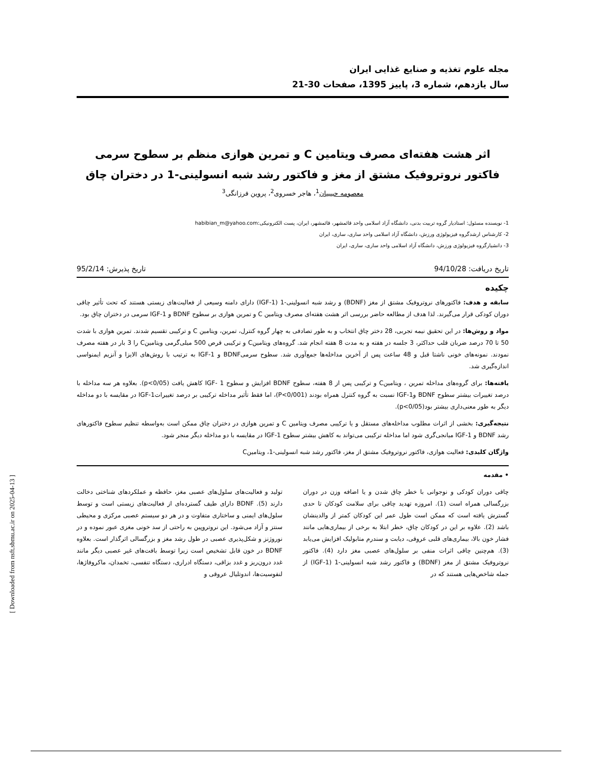[ Downloaded from nsft.sbmu.ac.ir on 2025-04-13 ]
مجله علوم تغذیه و صنایع غذایی ایران
سال یازدهم، شماره 3، پاییز 1395، صفحات 30-21
اثر هشت هفته‌ای مصرف ویتامین C و تمرین هوازی منظم بر سطوح سرمی فاکتور نروتروفیک مشتق از مغز و فاکتور رشد شبه انسولینی-1 در دختران چاق
معصومه حبیبیان<sup>1</sup>، هاجر خسروی<sup>2</sup>، پروین فرزانگی<sup>3</sup>
1- نویسنده مسئول: استادیار گروه تربیت بدنی، دانشگاه آزاد اسلامی واحد قائمشهر، قائمشهر، ایران، پست الکترونیکی:habibian_m@yahoo.com
2- کارشناس ارشدگروه فیزیولوژی ورزش، دانشگاه آزاد اسلامی واحد ساری، ساری، ایران
3- دانشیارگروه فیزیولوژی ورزش، دانشگاه آزاد اسلامی واحد ساری، ساری، ایران
تاریخ دریافت: 94/10/28 تاریخ پذیرش: 95/2/14
چکیده
سابقه و هدف: فاکتورهای نروتروفیک مشتق از مغز (BDNF) و رشد شبه انسولینی-1 (IGF-1) دارای دامنه وسیعی از فعالیت‌های زیستی هستند که تحت تأثیر چاقی دوران کودکی قرار می‌گیرند. لذا هدف از مطالعه حاضر بررسی اثر هشت هفته‌ای مصرف ویتامین C و تمرین هوازی بر سطوح BDNF و IGF-1 سرمی در دختران چاق بود.
مواد و روش‌ها: در این تحقیق نیمه تجربی، 28 دختر چاق انتخاب و به طور تصادفی به چهار گروه کنترل، تمرین، ویتامین C و ترکیبی تقسیم شدند. تمرین هوازی با شدت 50 تا 70 درصد ضربان قلب حداکثر، 3 جلسه در هفته و به مدت 8 هفته انجام شد. گروه‌های ویتامینC و ترکیبی قرص 500 میلی‌گرمی ویتامینC را 3 بار در هفته مصرف نمودند. نمونه‌های خونی ناشتا قبل و 48 ساعت پس از آخرین مداخله‌ها جمع‌آوری شد. سطوح سرمیBDNF و IGF-1 به ترتیب با روش‌های الایزا و آنزیم ایمنواسی اندازه‌گیری شد.
یافته‌ها: برای گروه‌های مداخله تمرین ، ویتامینC و ترکیبی پس از 8 هفته، سطوح BDNF افزایش و سطوح IGF- 1 کاهش یافت (p<0/05). بعلاوه هر سه مداخله با درصد تغییرات بیشتر سطوح BDNF وIGF-1 نسبت به گروه کنترل همراه بودند (P<0/001)، اما فقط تأثیر مداخله ترکیبی بر درصد تغییراتIGF-1 در مقایسه با دو مداخله دیگر به طور معنی‌داری بیشتر بود(p<0/05).
نتیجه‌گیری: بخشی از اثرات مطلوب مداخله‌های مستقل و یا ترکیبی مصرف ویتامین C و تمرین هوازی در دختران چاق ممکن است به‌واسطه تنظیم سطوح فاکتورهای رشد BDNF و IGF-1 میانجی‌گری شود اما مداخله ترکیبی می‌تواند به کاهش بیشتر سطوح IGF-1 در مقایسه با دو مداخله دیگر منجر شود.
واژگان کلیدی: فعالیت هوازی، فاکتور نروتروفیک مشتق از مغز، فاکتور رشد شبه انسولینی-1، ویتامینC
• مقدمه
چاقی دوران کودکی و نوجوانی با خطر چاق شدن و یا اضافه وزن در دوران بزرگسالی همراه است (1). امروزه تهدید چاقی برای سلامت کودکان تا حدی گسترش یافته است که ممکن است طول عمر این کودکان کمتر از والدینشان باشد (2). علاوه بر این در کودکان چاق، خطر ابتلا به برخی از بیماری‌هایی مانند فشار خون بالا، بیماری‌های قلبی عروقی، دیابت و سندرم متابولیک افزایش می‌یابد (3). هم‌چنین چاقی اثرات منفی بر سلول‌های عصبی مغز دارد (4). فاکتور نروتروفیک مشتق از مغز (BDNF) و فاکتور رشد شبه انسولینی-1 (IGF-1) از جمله شاخص‌هایی هستند که در
تولید و فعالیت‌های سلول‌های عصبی مغز، حافظه و عملکردهای شناختی دخالت دارند (5). BDNF دارای طیف گسترده‌ای از فعالیت‌های زیستی است و توسط سلول‌های ایمنی و ساختاری متفاوت و در هر دو سیستم عصبی مرکزی و محیطی سنتز و آزاد می‌شود. این نروتروپین به راحتی از سد خونی مغزی عبور نموده و در نوروژنز و شکل‌پذیری عصبی در طول رشد مغز و بزرگسالی اثرگذار است. بعلاوه BDNF در خون قابل تشخیص است زیرا توسط بافت‌های غیر عصبی دیگر مانند غدد درون‌ریز و غدد بزاقی، دستگاه ادراری، دستگاه تنفسی، تخمدان، ماکروفاژها، لنفوسیت‌ها، اندوتلیال عروقی و